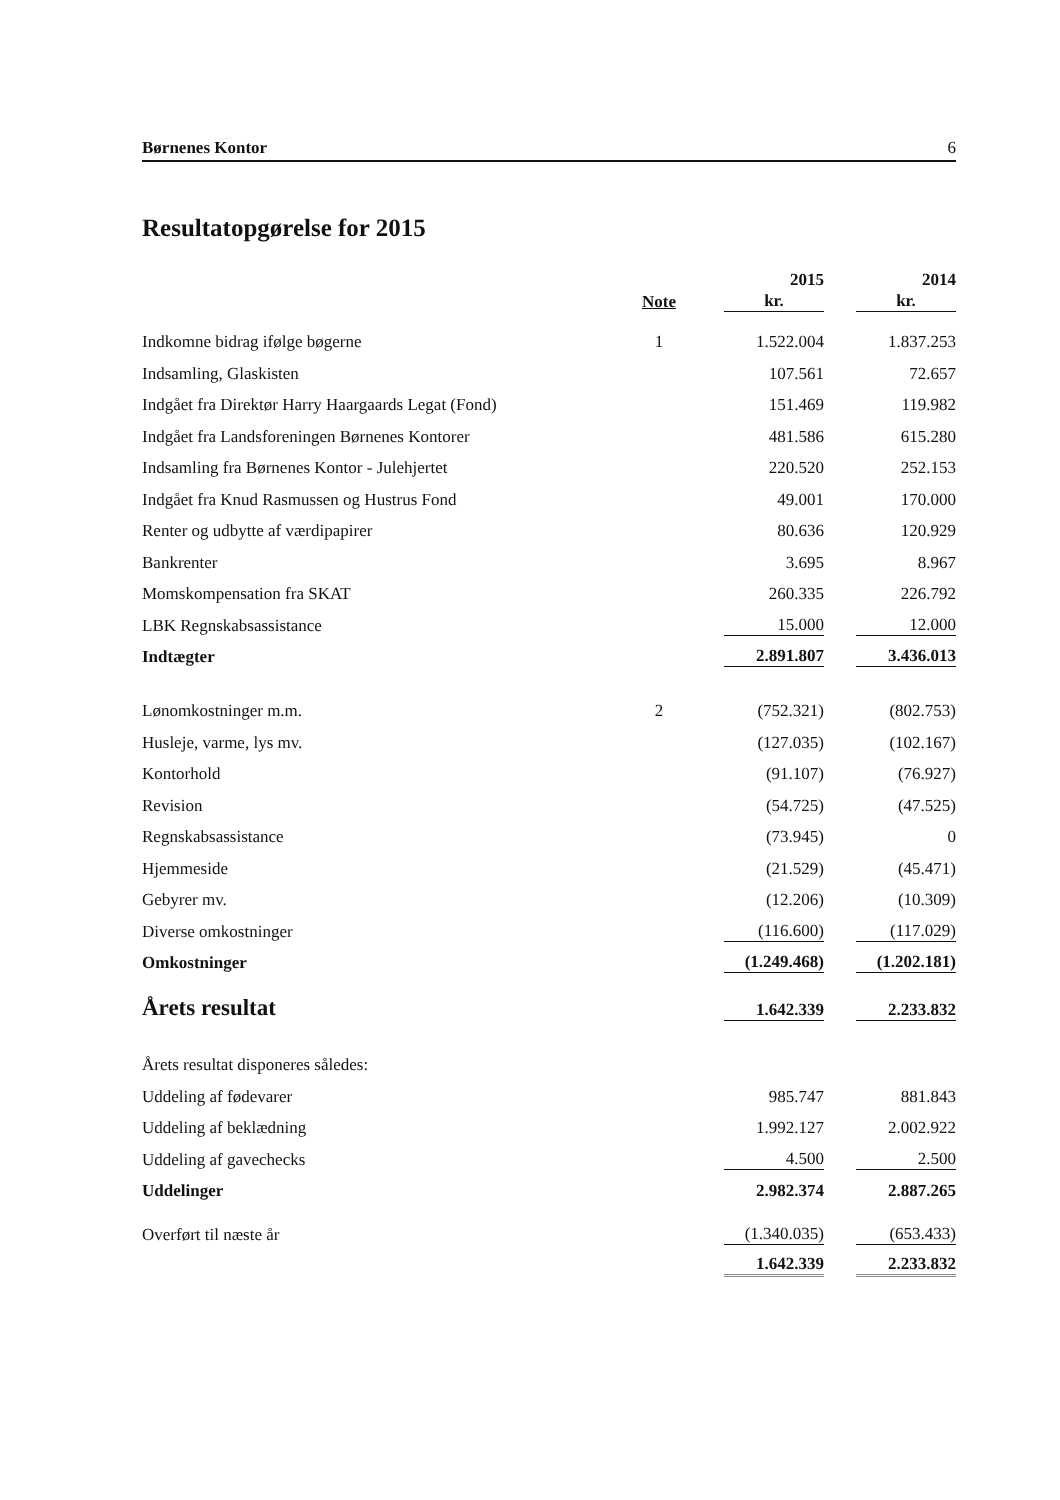Børnenes Kontor 6
Resultatopgørelse for 2015
| | | 2015 | 2014 |
| --- | --- | --- | --- |
| | Note | kr. | kr. |
| Indkomne bidrag ifølge bøgerne | 1 | 1.522.004 | 1.837.253 |
| Indsamling, Glaskisten | | 107.561 | 72.657 |
| Indgået fra Direktør Harry Haargaards Legat (Fond) | | 151.469 | 119.982 |
| Indgået fra Landsforeningen Børnenes Kontorer | | 481.586 | 615.280 |
| Indsamling fra Børnenes Kontor - Julehjertet | | 220.520 | 252.153 |
| Indgået fra Knud Rasmussen og Hustrus Fond | | 49.001 | 170.000 |
| Renter og udbytte af værdipapirer | | 80.636 | 120.929 |
| Bankrenter | | 3.695 | 8.967 |
| Momskompensation fra SKAT | | 260.335 | 226.792 |
| LBK Regnskabsassistance | | 15.000 | 12.000 |
| Indtægter | | 2.891.807 | 3.436.013 |
| Lønomkostninger m.m. | 2 | (752.321) | (802.753) |
| Husleje, varme, lys mv. | | (127.035) | (102.167) |
| Kontorhold | | (91.107) | (76.927) |
| Revision | | (54.725) | (47.525) |
| Regnskabsassistance | | (73.945) | 0 |
| Hjemmeside | | (21.529) | (45.471) |
| Gebyrer mv. | | (12.206) | (10.309) |
| Diverse omkostninger | | (116.600) | (117.029) |
| Omkostninger | | (1.249.468) | (1.202.181) |
| Årets resultat | | 1.642.339 | 2.233.832 |
| Årets resultat disponeres således: | | | |
| Uddeling af fødevarer | | 985.747 | 881.843 |
| Uddeling af beklædning | | 1.992.127 | 2.002.922 |
| Uddeling af gavechecks | | 4.500 | 2.500 |
| Uddelinger | | 2.982.374 | 2.887.265 |
| Overført til næste år | | (1.340.035) | (653.433) |
| | | 1.642.339 | 2.233.832 |